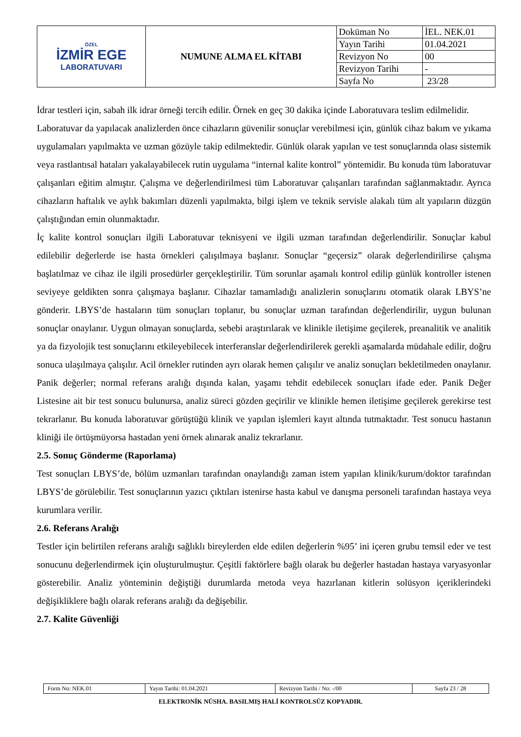| ÖZEL İZMİR EGE LABORATUVARI | NUMUNE ALMA EL KİTABI | Doküman No | İEL. NEK.01 |
| | | Yayın Tarihi | 01.04.2021 |
| | | Revizyon No | 00 |
| | | Revizyon Tarihi | - |
| | | Sayfa No | 23/28 |
İdrar testleri için, sabah ilk idrar örneği tercih edilir. Örnek en geç 30 dakika içinde Laboratuvara teslim edilmelidir.
Laboratuvar da yapılacak analizlerden önce cihazların güvenilir sonuçlar verebilmesi için, günlük cihaz bakım ve yıkama uygulamaları yapılmakta ve uzman gözüyle takip edilmektedir. Günlük olarak yapılan ve test sonuçlarında olası sistemik veya rastlantısal hataları yakalayabilecek rutin uygulama “internal kalite kontrol” yöntemidir. Bu konuda tüm laboratuvar çalışanları eğitim almıştır. Çalışma ve değerlendirilmesi tüm Laboratuvar çalışanları tarafından sağlanmaktadır. Ayrıca cihazların haftalık ve aylık bakımları düzenli yapılmakta, bilgi işlem ve teknik servisle alakalı tüm alt yapıların düzgün çalıştığından emin olunmaktadır.
İç kalite kontrol sonuçları ilgili Laboratuvar teknisyeni ve ilgili uzman tarafından değerlendirilir. Sonuçlar kabul edilebilir değerlerde ise hasta örnekleri çalışılmaya başlanır. Sonuçlar “geçersiz” olarak değerlendirilirse çalışma başlatılmaz ve cihaz ile ilgili prosedürler gerçekleştirilir. Tüm sorunlar aşamalı kontrol edilip günlük kontroller istenen seviyeye geldikten sonra çalışmaya başlanır. Cihazlar tamamladığı analizlerin sonuçlarını otomatik olarak LBYS’ne gönderir. LBYS’de hastaların tüm sonuçları toplanır, bu sonuçlar uzman tarafından değerlendirilir, uygun bulunan sonuçlar onaylanır. Uygun olmayan sonuçlarda, sebebi araştırılarak ve klinikle iletişime geçilerek, preanalitik ve analitik ya da fizyolojik test sonuçlarını etkileyebilecek interferanslar değerlendirilerek gerekli aşamalarda müdahale edilir, doğru sonuca ulaşılmaya çalışılır. Acil örnekler rutinden ayrı olarak hemen çalışılır ve analiz sonuçları bekletilmeden onaylanır. Panik değerler; normal referans aralığı dışında kalan, yaşamı tehdit edebilecek sonuçları ifade eder. Panik Değer Listesine ait bir test sonucu bulunursa, analiz süreci gözden geçirilir ve klinikle hemen iletişime geçilerek gerekirse test tekrarlanır. Bu konuda laboratuvar görüştüğü klinik ve yapılan işlemleri kayıt altında tutmaktadır. Test sonucu hastanın kliniği ile örtüşmüyorsa hastadan yeni örnek alınarak analiz tekrarlanır.
2.5. Sonuç Gönderme (Raporlama)
Test sonuçları LBYS’de, bölüm uzmanları tarafından onaylandığı zaman istem yapılan klinik/kurum/doktor tarafından LBYS’de görülebilir. Test sonuçlarının yazıcı çıktıları istenirse hasta kabul ve danışma personeli tarafından hastaya veya kurumlara verilir.
2.6. Referans Aralığı
Testler için belirtilen referans aralığı sağlıklı bireylerden elde edilen değerlerin %95’ ini içeren grubu temsil eder ve test sonucunu değerlendirmek için oluşturulmuştur. Çeşitli faktörlere bağlı olarak bu değerler hastadan hastaya varyasyonlar gösterebilir. Analiz yönteminin değiştiği durumlarda metoda veya hazırlanan kitlerin solüsyon içeriklerindeki değişikliklere bağlı olarak referans aralığı da değişebilir.
2.7. Kalite Güvenliği
| Form No: NEK.01 | Yayın Tarihi: 01.04.2021 | Revizyon Tarihi / No: -/00 | Sayfa 23 / 28 |
ELEKTRONİK NÜSHA. BASILMIŞ HALİ KONTROLSÜZ KOPYADIR.